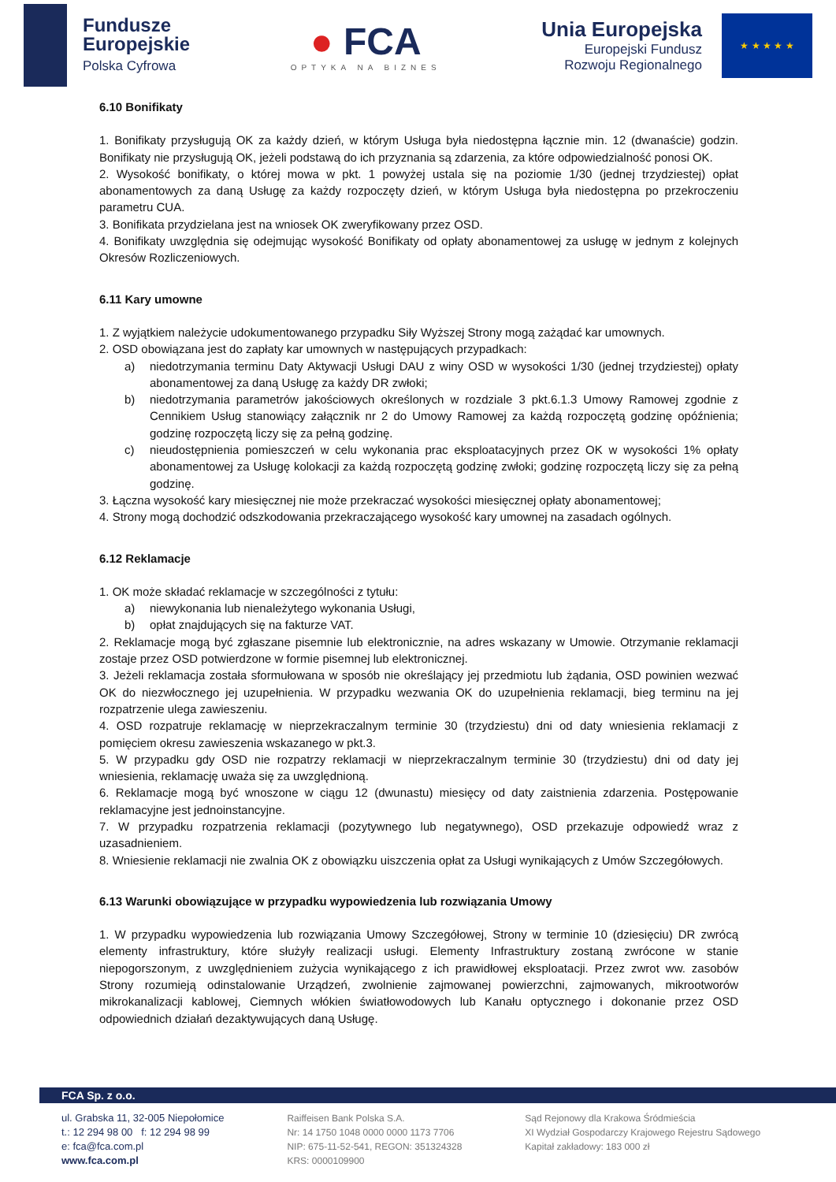Fundusze
Europejskie
Polska Cyfrowa
● FCA
OPTYKA NA BIZNES
Unia Europejska
Europejski Fundusz
Rozwoju Regionalnego
★ ★ ★ ★ ★
6.10 Bonifikaty
1. Bonifikaty przysługują OK za każdy dzień, w którym Usługa była niedostępna łącznie min. 12 (dwanaście) godzin. Bonifikaty nie przysługują OK, jeżeli podstawą do ich przyznania są zdarzenia, za które odpowiedzialność ponosi OK.
2. Wysokość bonifikaty, o której mowa w pkt. 1 powyżej ustala się na poziomie 1/30 (jednej trzydziestej) opłat abonamentowych za daną Usługę za każdy rozpoczęty dzień, w którym Usługa była niedostępna po przekroczeniu parametru CUA.
3. Bonifikata przydzielana jest na wniosek OK zweryfikowany przez OSD.
4. Bonifikaty uwzględnia się odejmując wysokość Bonifikaty od opłaty abonamentowej za usługę w jednym z kolejnych Okresów Rozliczeniowych.
6.11 Kary umowne
1. Z wyjątkiem należycie udokumentowanego przypadku Siły Wyższej Strony mogą zażądać kar umownych.
2. OSD obowiązana jest do zapłaty kar umownych w następujących przypadkach:
a) niedotrzymania terminu Daty Aktywacji Usługi DAU z winy OSD w wysokości 1/30 (jednej trzydziestej) opłaty abonamentowej za daną Usługę za każdy DR zwłoki;
b) niedotrzymania parametrów jakościowych określonych w rozdziale 3 pkt.6.1.3 Umowy Ramowej zgodnie z Cennikiem Usług stanowiący załącznik nr 2 do Umowy Ramowej za każdą rozpoczętą godzinę opóźnienia; godzinę rozpoczętą liczy się za pełną godzinę.
c) nieudostępnienia pomieszczeń w celu wykonania prac eksploatacyjnych przez OK w wysokości 1% opłaty abonamentowej za Usługę kolokacji za każdą rozpoczętą godzinę zwłoki; godzinę rozpoczętą liczy się za pełną godzinę.
3. Łączna wysokość kary miesięcznej nie może przekraczać wysokości miesięcznej opłaty abonamentowej;
4. Strony mogą dochodzić odszkodowania przekraczającego wysokość kary umownej na zasadach ogólnych.
6.12 Reklamacje
1. OK może składać reklamacje w szczególności z tytułu:
a) niewykonania lub nienależytego wykonania Usługi,
b) opłat znajdujących się na fakturze VAT.
2. Reklamacje mogą być zgłaszane pisemnie lub elektronicznie, na adres wskazany w Umowie. Otrzymanie reklamacji zostaje przez OSD potwierdzone w formie pisemnej lub elektronicznej.
3. Jeżeli reklamacja została sformułowana w sposób nie określający jej przedmiotu lub żądania, OSD powinien wezwać OK do niezwłocznego jej uzupełnienia. W przypadku wezwania OK do uzupełnienia reklamacji, bieg terminu na jej rozpatrzenie ulega zawieszeniu.
4. OSD rozpatruje reklamację w nieprzekraczalnym terminie 30 (trzydziestu) dni od daty wniesienia reklamacji z pomięciem okresu zawieszenia wskazanego w pkt.3.
5. W przypadku gdy OSD nie rozpatrzy reklamacji w nieprzekraczalnym terminie 30 (trzydziestu) dni od daty jej wniesienia, reklamację uważa się za uwzględnioną.
6. Reklamacje mogą być wnoszone w ciągu 12 (dwunastu) miesięcy od daty zaistnienia zdarzenia. Postępowanie reklamacyjne jest jednoinstancyjne.
7. W przypadku rozpatrzenia reklamacji (pozytywnego lub negatywnego), OSD przekazuje odpowiedź wraz z uzasadnieniem.
8. Wniesienie reklamacji nie zwalnia OK z obowiązku uiszczenia opłat za Usługi wynikających z Umów Szczegółowych.
6.13 Warunki obowiązujące w przypadku wypowiedzenia lub rozwiązania Umowy
1. W przypadku wypowiedzenia lub rozwiązania Umowy Szczegółowej, Strony w terminie 10 (dziesięciu) DR zwrócą elementy infrastruktury, które służyły realizacji usługi. Elementy Infrastruktury zostaną zwrócone w stanie niepogorszonym, z uwzględnieniem zużycia wynikającego z ich prawidłowej eksploatacji. Przez zwrot ww. zasobów Strony rozumieją odinstalowanie Urządzeń, zwolnienie zajmowanej powierzchni, zajmowanych, mikrootworów mikrokanalizacji kablowej, Ciemnych włókien światłowodowych lub Kanału optycznego i dokonanie przez OSD odpowiednich działań dezaktywujących daną Usługę.
FCA Sp. z o.o.
ul. Grabska 11, 32-005 Niepołomice
t.: 12 294 98 00 f: 12 294 98 99
e: fca@fca.com.pl
www.fca.com.pl
Raiffeisen Bank Polska S.A.
Nr: 14 1750 1048 0000 0000 1173 7706
NIP: 675-11-52-541, REGON: 351324328
KRS: 0000109900
Sąd Rejonowy dla Krakowa Śródmieścia
XI Wydział Gospodarczy Krajowego Rejestru Sądowego
Kapitał zakładowy: 183 000 zł